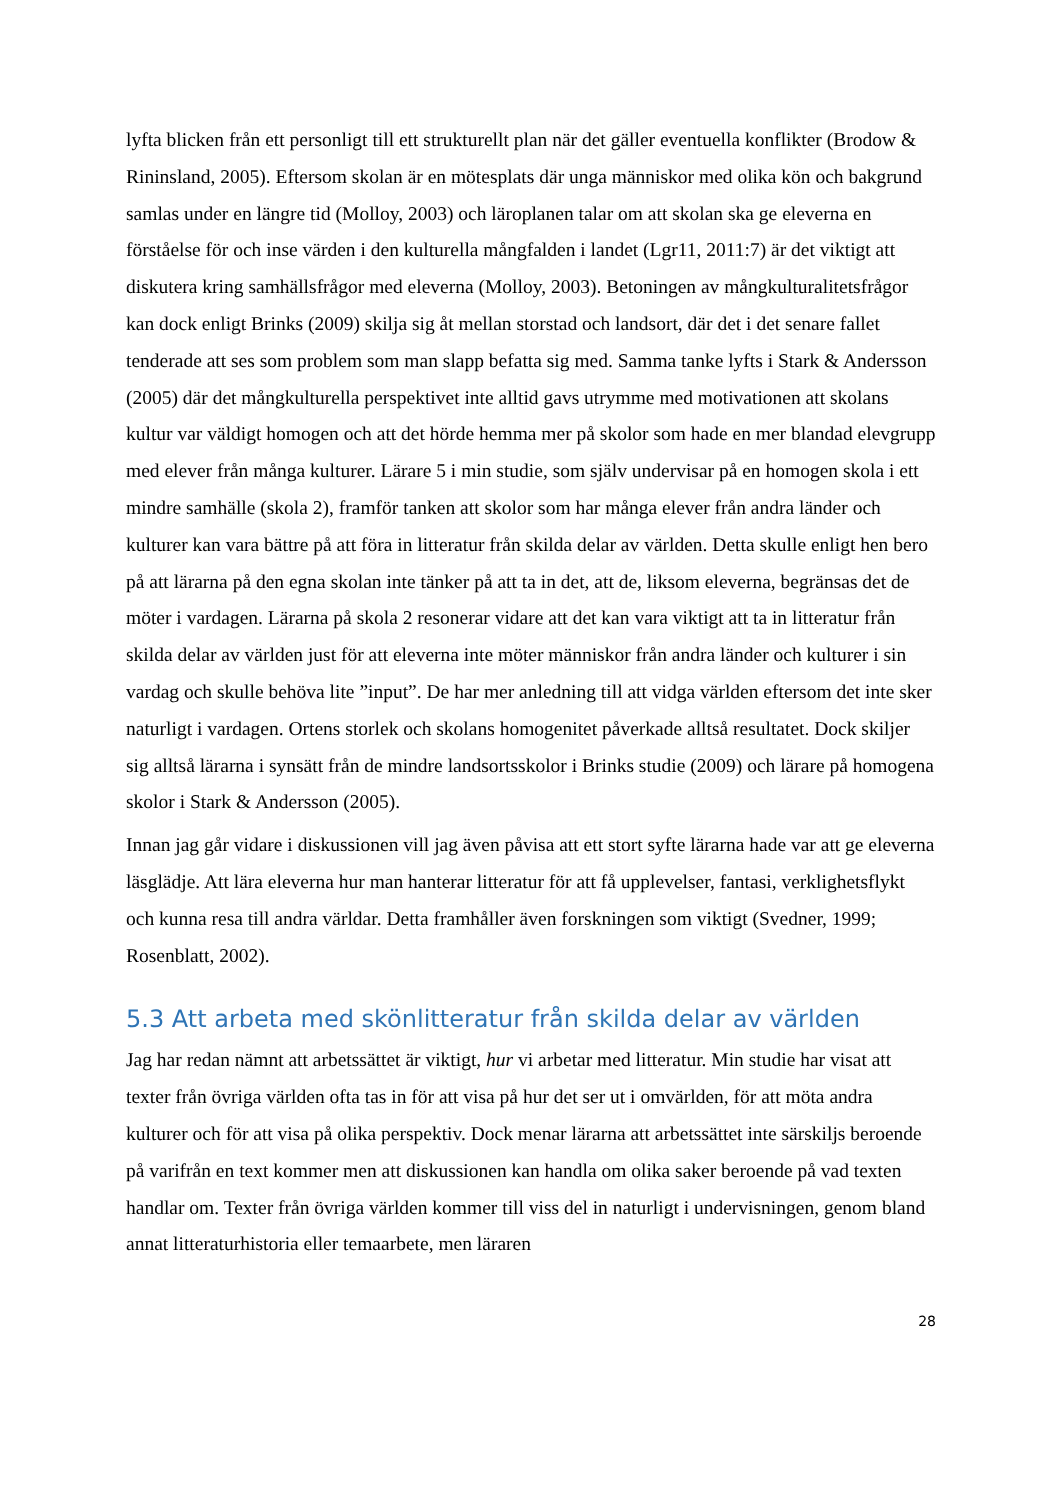lyfta blicken från ett personligt till ett strukturellt plan när det gäller eventuella konflikter (Brodow & Rininsland, 2005). Eftersom skolan är en mötesplats där unga människor med olika kön och bakgrund samlas under en längre tid (Molloy, 2003) och läroplanen talar om att skolan ska ge eleverna en förståelse för och inse värden i den kulturella mångfalden i landet (Lgr11, 2011:7) är det viktigt att diskutera kring samhällsfrågor med eleverna (Molloy, 2003). Betoningen av mångkulturalitetsfrågor kan dock enligt Brinks (2009) skilja sig åt mellan storstad och landsort, där det i det senare fallet tenderade att ses som problem som man slapp befatta sig med. Samma tanke lyfts i Stark & Andersson (2005) där det mångkulturella perspektivet inte alltid gavs utrymme med motivationen att skolans kultur var väldigt homogen och att det hörde hemma mer på skolor som hade en mer blandad elevgrupp med elever från många kulturer. Lärare 5 i min studie, som själv undervisar på en homogen skola i ett mindre samhälle (skola 2), framför tanken att skolor som har många elever från andra länder och kulturer kan vara bättre på att föra in litteratur från skilda delar av världen. Detta skulle enligt hen bero på att lärarna på den egna skolan inte tänker på att ta in det, att de, liksom eleverna, begränsas det de möter i vardagen. Lärarna på skola 2 resonerar vidare att det kan vara viktigt att ta in litteratur från skilda delar av världen just för att eleverna inte möter människor från andra länder och kulturer i sin vardag och skulle behöva lite ”input”. De har mer anledning till att vidga världen eftersom det inte sker naturligt i vardagen. Ortens storlek och skolans homogenitet påverkade alltså resultatet. Dock skiljer sig alltså lärarna i synsätt från de mindre landsortsskolor i Brinks studie (2009) och lärare på homogena skolor i Stark & Andersson (2005).
Innan jag går vidare i diskussionen vill jag även påvisa att ett stort syfte lärarna hade var att ge eleverna läsglädje. Att lära eleverna hur man hanterar litteratur för att få upplevelser, fantasi, verklighetsflykt och kunna resa till andra världar. Detta framhåller även forskningen som viktigt (Svedner, 1999; Rosenblatt, 2002).
5.3 Att arbeta med skönlitteratur från skilda delar av världen
Jag har redan nämnt att arbetssättet är viktigt, hur vi arbetar med litteratur. Min studie har visat att texter från övriga världen ofta tas in för att visa på hur det ser ut i omvärlden, för att möta andra kulturer och för att visa på olika perspektiv. Dock menar lärarna att arbetssättet inte särskiljs beroende på varifrån en text kommer men att diskussionen kan handla om olika saker beroende på vad texten handlar om. Texter från övriga världen kommer till viss del in naturligt i undervisningen, genom bland annat litteraturhistoria eller temaarbete, men läraren
28